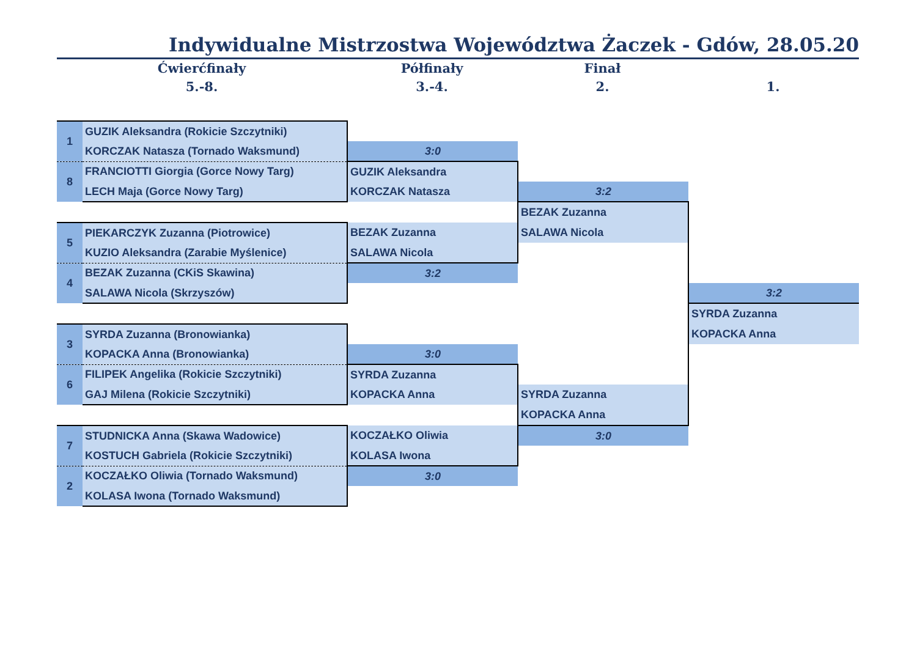Indywidualne Mistrzostwa Województwa Żaczek - Gdów, 28.05.20
Ćwierćfinały
5.-8.
Półfinały
3.-4.
Finał
2.
1.
| 1 | GUZIK Aleksandra (Rokicie Szczytniki) | | | |
| | KORCZAK Natasza (Tornado Waksmund) | 3:0 | | |
| 8 | FRANCIOTTI Giorgia (Gorce Nowy Targ) | GUZIK Aleksandra | | |
| | LECH Maja (Gorce Nowy Targ) | KORCZAK Natasza | 3:2 | |
| | | | BEZAK Zuzanna | |
| 5 | PIEKARCZYK Zuzanna (Piotrowice) | BEZAK Zuzanna | SALAWA Nicola | |
| | KUZIO Aleksandra (Zarabie Myślenice) | SALAWA Nicola | | |
| 4 | BEZAK Zuzanna (CKiS Skawina) | 3:2 | | |
| | SALAWA Nicola (Skrzyszów) | | | 3:2 |
| | | | | SYRDA Zuzanna |
| 3 | SYRDA Zuzanna (Bronowianka) | | | KOPACKA Anna |
| | KOPACKA Anna (Bronowianka) | 3:0 | | |
| 6 | FILIPEK Angelika (Rokicie Szczytniki) | SYRDA Zuzanna | | |
| | GAJ Milena (Rokicie Szczytniki) | KOPACKA Anna | SYRDA Zuzanna | |
| | | | KOPACKA Anna | |
| 7 | STUDNICKA Anna (Skawa Wadowice) | KOCZAŁKO Oliwia | 3:0 | |
| | KOSTUCH Gabriela (Rokicie Szczytniki) | KOLASA Iwona | | |
| 2 | KOCZAŁKO Oliwia (Tornado Waksmund) | 3:0 | | |
| | KOLASA Iwona (Tornado Waksmund) | | | |